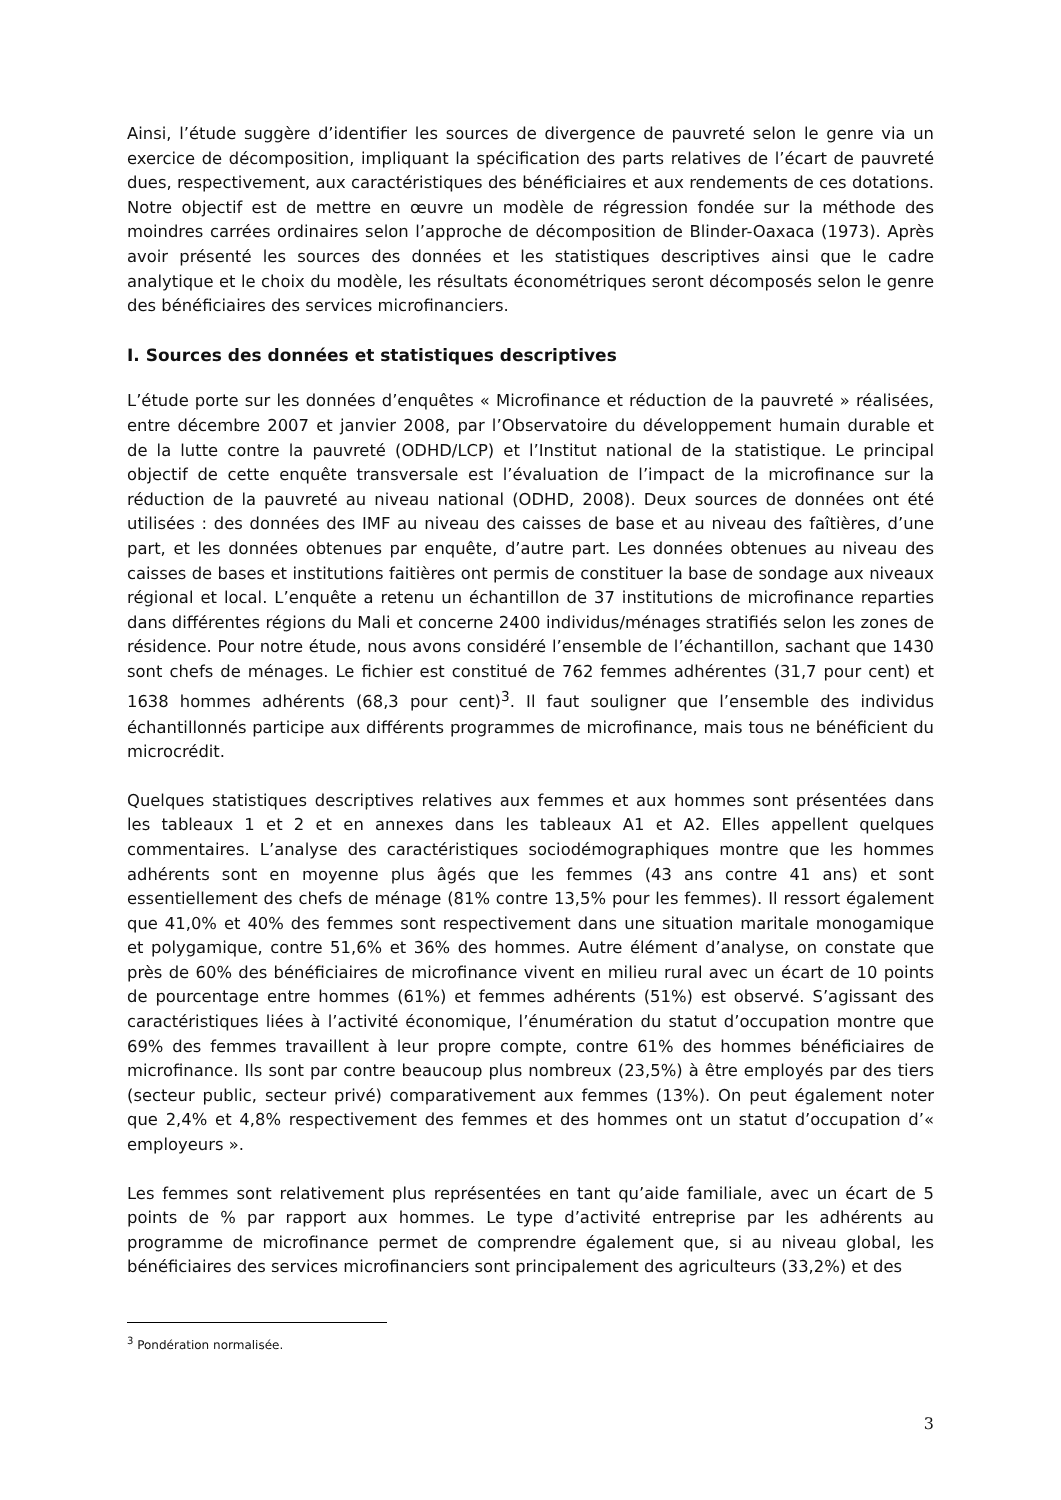Ainsi, l’étude suggère d’identifier les sources de divergence de pauvreté selon le genre via un exercice de décomposition, impliquant la spécification des parts relatives de l’écart de pauvreté dues, respectivement, aux caractéristiques des bénéficiaires et aux rendements de ces dotations. Notre objectif est de mettre en œuvre un modèle de régression fondée sur la méthode des moindres carrées ordinaires selon l’approche de décomposition de Blinder-Oaxaca (1973). Après avoir présenté les sources des données et les statistiques descriptives ainsi que le cadre analytique et le choix du modèle, les résultats économétriques seront décomposés selon le genre des bénéficiaires des services microfinanciers.
I. Sources des données et statistiques descriptives
L’étude porte sur les données d’enquêtes « Microfinance et réduction de la pauvreté » réalisées, entre décembre 2007 et janvier 2008, par l’Observatoire du développement humain durable et de la lutte contre la pauvreté (ODHD/LCP) et l’Institut national de la statistique. Le principal objectif de cette enquête transversale est l’évaluation de l’impact de la microfinance sur la réduction de la pauvreté au niveau national (ODHD, 2008). Deux sources de données ont été utilisées : des données des IMF au niveau des caisses de base et au niveau des faîtières, d’une part, et les données obtenues par enquête, d’autre part. Les données obtenues au niveau des caisses de bases et institutions faitières ont permis de constituer la base de sondage aux niveaux régional et local. L’enquête a retenu un échantillon de 37 institutions de microfinance reparties dans différentes régions du Mali et concerne 2400 individus/ménages stratifiés selon les zones de résidence. Pour notre étude, nous avons considéré l’ensemble de l’échantillon, sachant que 1430 sont chefs de ménages. Le fichier est constitué de 762 femmes adhérentes (31,7 pour cent) et 1638 hommes adhérents (68,3 pour cent)<sup>3</sup>. Il faut souligner que l’ensemble des individus échantillonnés participe aux différents programmes de microfinance, mais tous ne bénéficient du microcrédit.
Quelques statistiques descriptives relatives aux femmes et aux hommes sont présentées dans les tableaux 1 et 2 et en annexes dans les tableaux A1 et A2. Elles appellent quelques commentaires. L’analyse des caractéristiques sociodémographiques montre que les hommes adhérents sont en moyenne plus âgés que les femmes (43 ans contre 41 ans) et sont essentiellement des chefs de ménage (81% contre 13,5% pour les femmes). Il ressort également que 41,0% et 40% des femmes sont respectivement dans une situation maritale monogamique et polygamique, contre 51,6% et 36% des hommes. Autre élément d’analyse, on constate que près de 60% des bénéficiaires de microfinance vivent en milieu rural avec un écart de 10 points de pourcentage entre hommes (61%) et femmes adhérents (51%) est observé. S’agissant des caractéristiques liées à l’activité économique, l’énumération du statut d’occupation montre que 69% des femmes travaillent à leur propre compte, contre 61% des hommes bénéficiaires de microfinance. Ils sont par contre beaucoup plus nombreux (23,5%) à être employés par des tiers (secteur public, secteur privé) comparativement aux femmes (13%). On peut également noter que 2,4% et 4,8% respectivement des femmes et des hommes ont un statut d’occupation d’« employeurs ».
Les femmes sont relativement plus représentées en tant qu’aide familiale, avec un écart de 5 points de % par rapport aux hommes. Le type d’activité entreprise par les adhérents au programme de microfinance permet de comprendre également que, si au niveau global, les bénéficiaires des services microfinanciers sont principalement des agriculteurs (33,2%) et des
<sup>3</sup> Pondération normalisée.
3